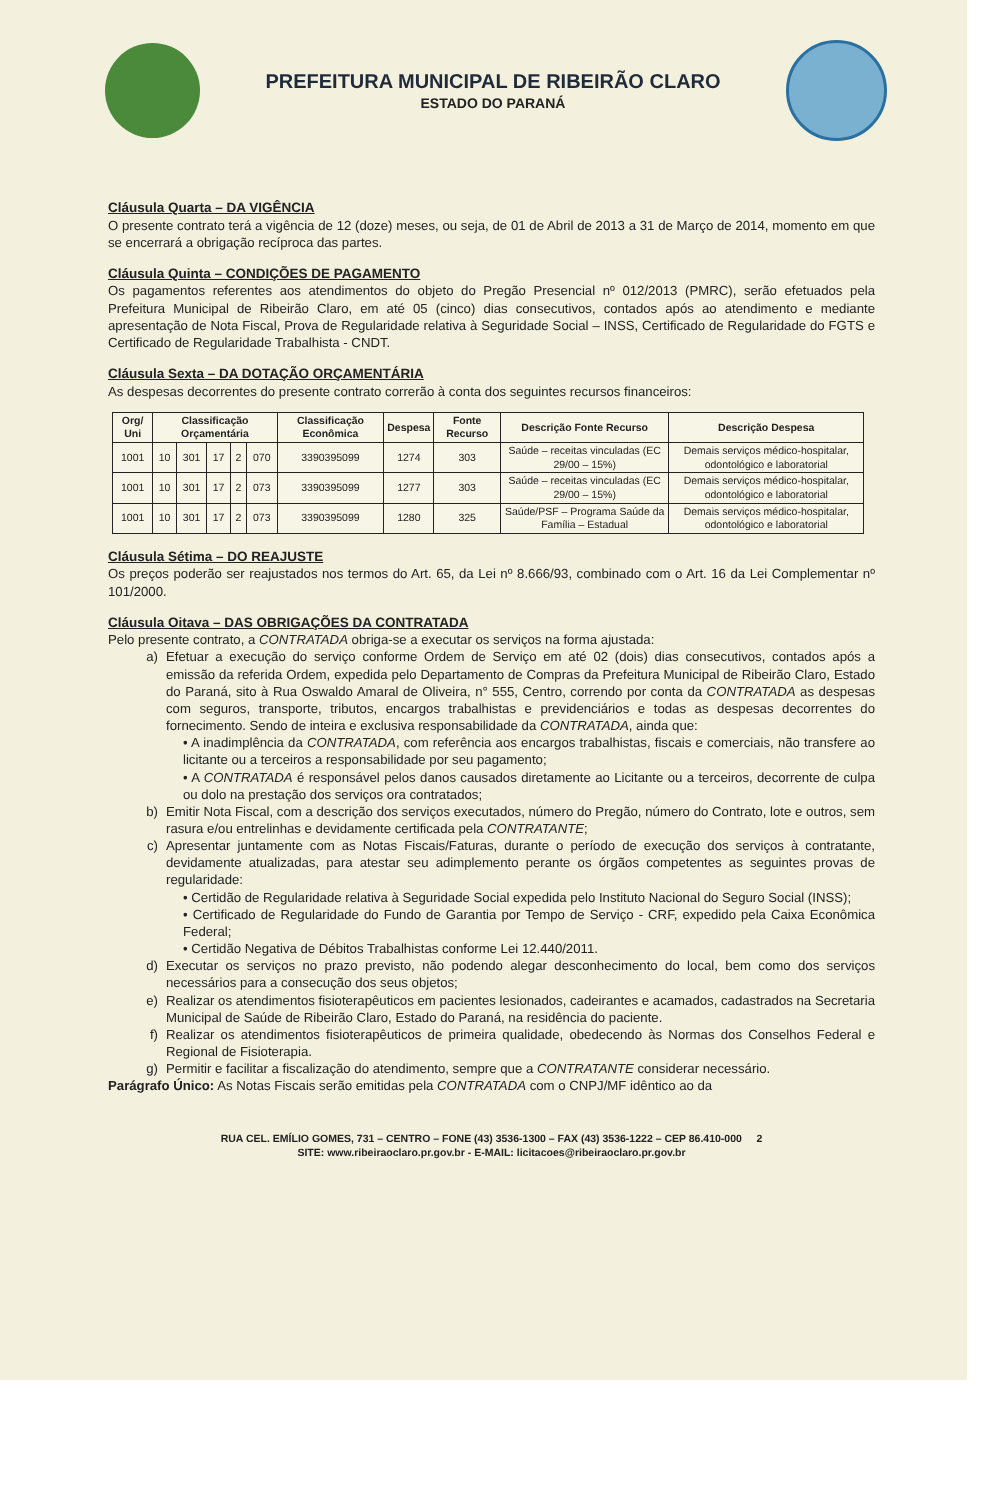PREFEITURA MUNICIPAL DE RIBEIRÃO CLARO
ESTADO DO PARANÁ
Cláusula Quarta – DA VIGÊNCIA
O presente contrato terá a vigência de 12 (doze) meses, ou seja, de 01 de Abril de 2013 a 31 de Março de 2014, momento em que se encerrará a obrigação recíproca das partes.
Cláusula Quinta – CONDIÇÕES DE PAGAMENTO
Os pagamentos referentes aos atendimentos do objeto do Pregão Presencial nº 012/2013 (PMRC), serão efetuados pela Prefeitura Municipal de Ribeirão Claro, em até 05 (cinco) dias consecutivos, contados após ao atendimento e mediante apresentação de Nota Fiscal, Prova de Regularidade relativa à Seguridade Social – INSS, Certificado de Regularidade do FGTS e Certificado de Regularidade Trabalhista - CNDT.
Cláusula Sexta – DA DOTAÇÃO ORÇAMENTÁRIA
As despesas decorrentes do presente contrato correrão à conta dos seguintes recursos financeiros:
| Org/ Uni | Classificação Orçamentária | | | | | Classificação Econômica | Despesa | Fonte Recurso | Descrição Fonte Recurso | Descrição Despesa |
| --- | --- | --- | --- | --- | --- | --- | --- | --- | --- | --- |
| 1001 | 10 | 301 | 17 | 2 | 070 | 3390395099 | 1274 | 303 | Saúde – receitas vinculadas (EC 29/00 – 15%) | Demais serviços médico-hospitalar, odontológico e laboratorial |
| 1001 | 10 | 301 | 17 | 2 | 073 | 3390395099 | 1277 | 303 | Saúde – receitas vinculadas (EC 29/00 – 15%) | Demais serviços médico-hospitalar, odontológico e laboratorial |
| 1001 | 10 | 301 | 17 | 2 | 073 | 3390395099 | 1280 | 325 | Saúde/PSF – Programa Saúde da Família – Estadual | Demais serviços médico-hospitalar, odontológico e laboratorial |
Cláusula Sétima – DO REAJUSTE
Os preços poderão ser reajustados nos termos do Art. 65, da Lei nº 8.666/93, combinado com o Art. 16 da Lei Complementar nº 101/2000.
Cláusula Oitava – DAS OBRIGAÇÕES DA CONTRATADA
Pelo presente contrato, a CONTRATADA obriga-se a executar os serviços na forma ajustada:
a) Efetuar a execução do serviço conforme Ordem de Serviço em até 02 (dois) dias consecutivos, contados após a emissão da referida Ordem, expedida pelo Departamento de Compras da Prefeitura Municipal de Ribeirão Claro, Estado do Paraná, sito à Rua Oswaldo Amaral de Oliveira, n° 555, Centro, correndo por conta da CONTRATADA as despesas com seguros, transporte, tributos, encargos trabalhistas e previdenciários e todas as despesas decorrentes do fornecimento. Sendo de inteira e exclusiva responsabilidade da CONTRATADA, ainda que:
• A inadimplência da CONTRATADA, com referência aos encargos trabalhistas, fiscais e comerciais, não transfere ao licitante ou a terceiros a responsabilidade por seu pagamento;
• A CONTRATADA é responsável pelos danos causados diretamente ao Licitante ou a terceiros, decorrente de culpa ou dolo na prestação dos serviços ora contratados;
b) Emitir Nota Fiscal, com a descrição dos serviços executados, número do Pregão, número do Contrato, lote e outros, sem rasura e/ou entrelinhas e devidamente certificada pela CONTRATANTE;
c) Apresentar juntamente com as Notas Fiscais/Faturas, durante o período de execução dos serviços à contratante, devidamente atualizadas, para atestar seu adimplemento perante os órgãos competentes as seguintes provas de regularidade:
• Certidão de Regularidade relativa à Seguridade Social expedida pelo Instituto Nacional do Seguro Social (INSS);
• Certificado de Regularidade do Fundo de Garantia por Tempo de Serviço - CRF, expedido pela Caixa Econômica Federal;
• Certidão Negativa de Débitos Trabalhistas conforme Lei 12.440/2011.
d) Executar os serviços no prazo previsto, não podendo alegar desconhecimento do local, bem como dos serviços necessários para a consecução dos seus objetos;
e) Realizar os atendimentos fisioterapêuticos em pacientes lesionados, cadeirantes e acamados, cadastrados na Secretaria Municipal de Saúde de Ribeirão Claro, Estado do Paraná, na residência do paciente.
f) Realizar os atendimentos fisioterapêuticos de primeira qualidade, obedecendo às Normas dos Conselhos Federal e Regional de Fisioterapia.
g) Permitir e facilitar a fiscalização do atendimento, sempre que a CONTRATANTE considerar necessário.
Parágrafo Único: As Notas Fiscais serão emitidas pela CONTRATADA com o CNPJ/MF idêntico ao da
RUA CEL. EMÍLIO GOMES, 731 – CENTRO – FONE (43) 3536-1300 – FAX (43) 3536-1222 – CEP 86.410-000 2
SITE: www.ribeiraoclaro.pr.gov.br - E-MAIL: licitacoes@ribeiraoclaro.pr.gov.br